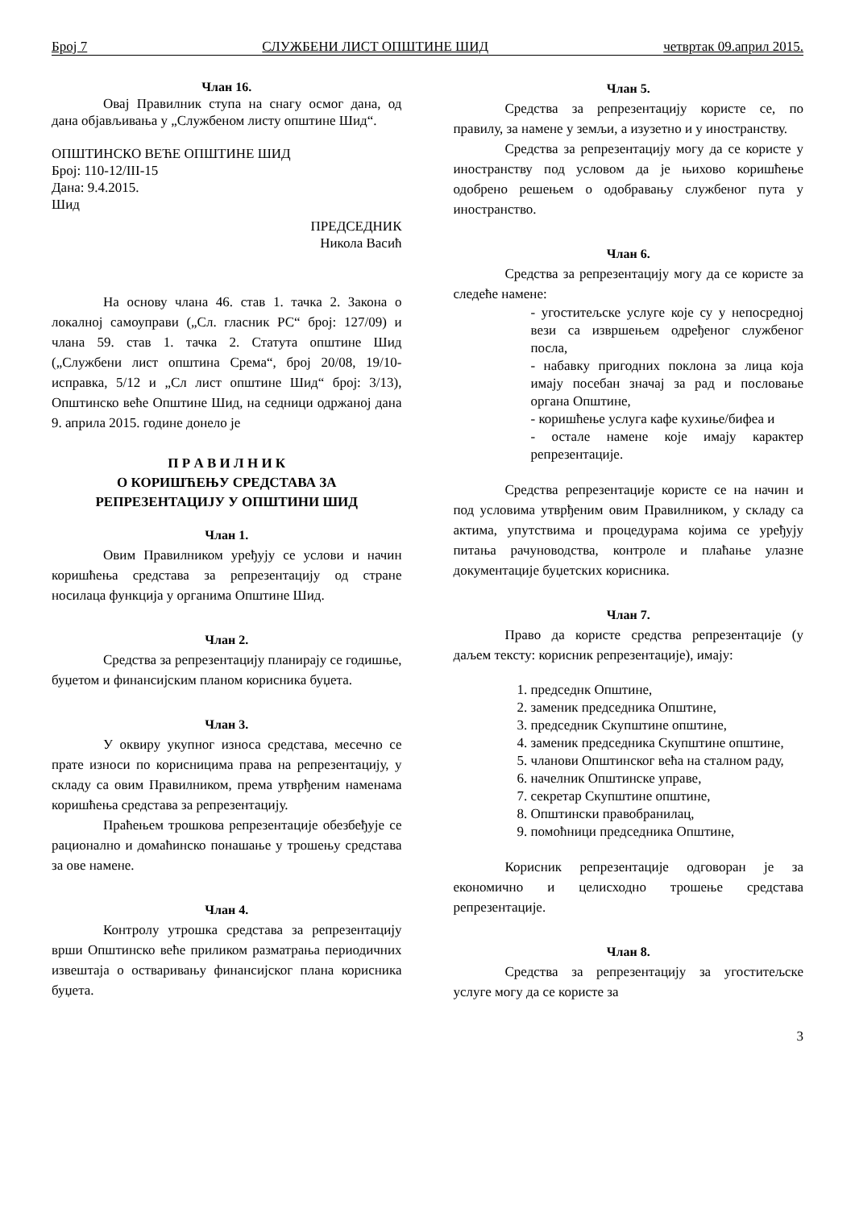Број 7 СЛУЖБЕНИ ЛИСТ ОПШТИНЕ ШИД четвртак 09.април 2015.
Члан 16.
Овај Правилник ступа на снагу осмог дана, од дана објављивања у „Службеном листу општине Шид“.
ОПШТИНСКО ВЕЋЕ ОПШТИНЕ ШИД
Број: 110-12/III-15
Дана: 9.4.2015.
Шид
ПРЕДСЕДНИК
Никола Васић
На основу члана 46. став 1. тачка 2. Закона о локалној самоуправи („Сл. гласник РС“ број: 127/09) и члана 59. став 1. тачка 2. Статута општине Шид („Службени лист општина Срема“, број 20/08, 19/10-исправка, 5/12 и „Сл лист општине Шид“ број: 3/13), Општинско веће Општине Шид, на седници одржаној дана 9. априла 2015. године донело је
П Р А В И Л Н И К
О КОРИШЋЕЊУ СРЕДСТАВА ЗА
РЕПРЕЗЕНТАЦИЈУ У ОПШТИНИ ШИД
Члан 1.
Овим Правилником уређују се услови и начин коришћења средстава за репрезентацију од стране носилаца функција у органима Општине Шид.
Члан 2.
Средства за репрезентацију планирају се годишње, буџетом и финансијским планом корисника буџета.
Члан 3.
У оквиру укупног износа средстава, месечно се прате износи по корисницима права на репрезентацију, у складу са овим Правилником, према утврђеним наменама коришћења средстава за репрезентацију.
Праћењем трошкова репрезентације обезбеђује се рационално и домаћинско понашање у трошењу средстава за ове намене.
Члан 4.
Контролу утрошка средстава за репрезентацију врши Општинско веће приликом разматрања периодичних извештаја о остваривању финансијског плана корисника буџета.
Члан 5.
Средства за репрезентацију користе се, по правилу, за намене у земљи, а изузетно и у иностранству.
Средства за репрезентацију могу да се користе у иностранству под условом да је њихово коришћење одобрено решењем о одобравању службеног пута у иностранство.
Члан 6.
Средства за репрезентацију могу да се користе за следеће намене:
- угоститељске услуге које су у непосредној вези са извршењем одређеног службеног посла,
- набавку пригодних поклона за лица која имају посебан значај за рад и пословање органа Општине,
- коришћење услуга кафе кухиње/бифеа и
- остале намене које имају карактер репрезентације.
Средства репрезентације користе се на начин и под условима утврђеним овим Правилником, у складу са актима, упутствима и процедурама којима се уређују питања рачуноводства, контроле и плаћање улазне документације буџетских корисника.
Члан 7.
Право да користе средства репрезентације (у даљем тексту: корисник репрезентације), имају:
1. председнк Општине,
2. заменик председника Општине,
3. председник Скупштине општине,
4. заменик председника Скупштине општине,
5. чланови Општинског већа на сталном раду,
6. начелник Општинске управе,
7. секретар Скупштине општине,
8. Општински правобранилац,
9. помоћници председника Општине,
Корисник репрезентације одговоран је за економично и целисходно трошење средстава репрезентације.
Члан 8.
Средства за репрезентацију за угоститељске услуге могу да се користе за
3